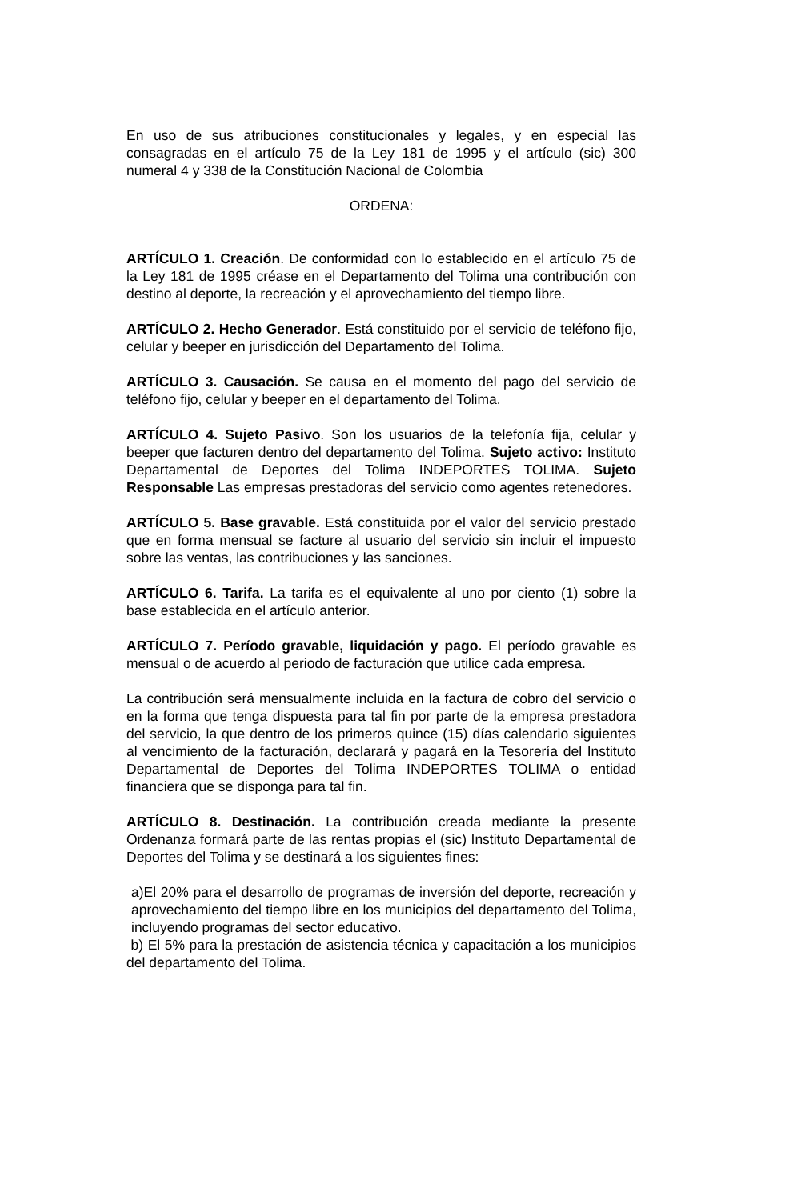En uso de sus atribuciones constitucionales y legales, y en especial las consagradas en el artículo 75 de la Ley 181 de 1995 y el artículo (sic) 300 numeral 4 y 338 de la Constitución Nacional de Colombia
ORDENA:
ARTÍCULO 1. Creación. De conformidad con lo establecido en el artículo 75 de la Ley 181 de 1995 créase en el Departamento del Tolima una contribución con destino al deporte, la recreación y el aprovechamiento del tiempo libre.
ARTÍCULO 2. Hecho Generador. Está constituido por el servicio de teléfono fijo, celular y beeper en jurisdicción del Departamento del Tolima.
ARTÍCULO 3. Causación. Se causa en el momento del pago del servicio de teléfono fijo, celular y beeper en el departamento del Tolima.
ARTÍCULO 4. Sujeto Pasivo. Son los usuarios de la telefonía fija, celular y beeper que facturen dentro del departamento del Tolima. Sujeto activo: Instituto Departamental de Deportes del Tolima INDEPORTES TOLIMA. Sujeto Responsable Las empresas prestadoras del servicio como agentes retenedores.
ARTÍCULO 5. Base gravable. Está constituida por el valor del servicio prestado que en forma mensual se facture al usuario del servicio sin incluir el impuesto sobre las ventas, las contribuciones y las sanciones.
ARTÍCULO 6. Tarifa. La tarifa es el equivalente al uno por ciento (1) sobre la base establecida en el artículo anterior.
ARTÍCULO 7. Período gravable, liquidación y pago. El período gravable es mensual o de acuerdo al periodo de facturación que utilice cada empresa.
La contribución será mensualmente incluida en la factura de cobro del servicio o en la forma que tenga dispuesta para tal fin por parte de la empresa prestadora del servicio, la que dentro de los primeros quince (15) días calendario siguientes al vencimiento de la facturación, declarará y pagará en la Tesorería del Instituto Departamental de Deportes del Tolima INDEPORTES TOLIMA o entidad financiera que se disponga para tal fin.
ARTÍCULO 8. Destinación. La contribución creada mediante la presente Ordenanza formará parte de las rentas propias el (sic) Instituto Departamental de Deportes del Tolima y se destinará a los siguientes fines:
a)El 20% para el desarrollo de programas de inversión del deporte, recreación y aprovechamiento del tiempo libre en los municipios del departamento del Tolima, incluyendo programas del sector educativo.
b) El 5% para la prestación de asistencia técnica y capacitación a los municipios del departamento del Tolima.